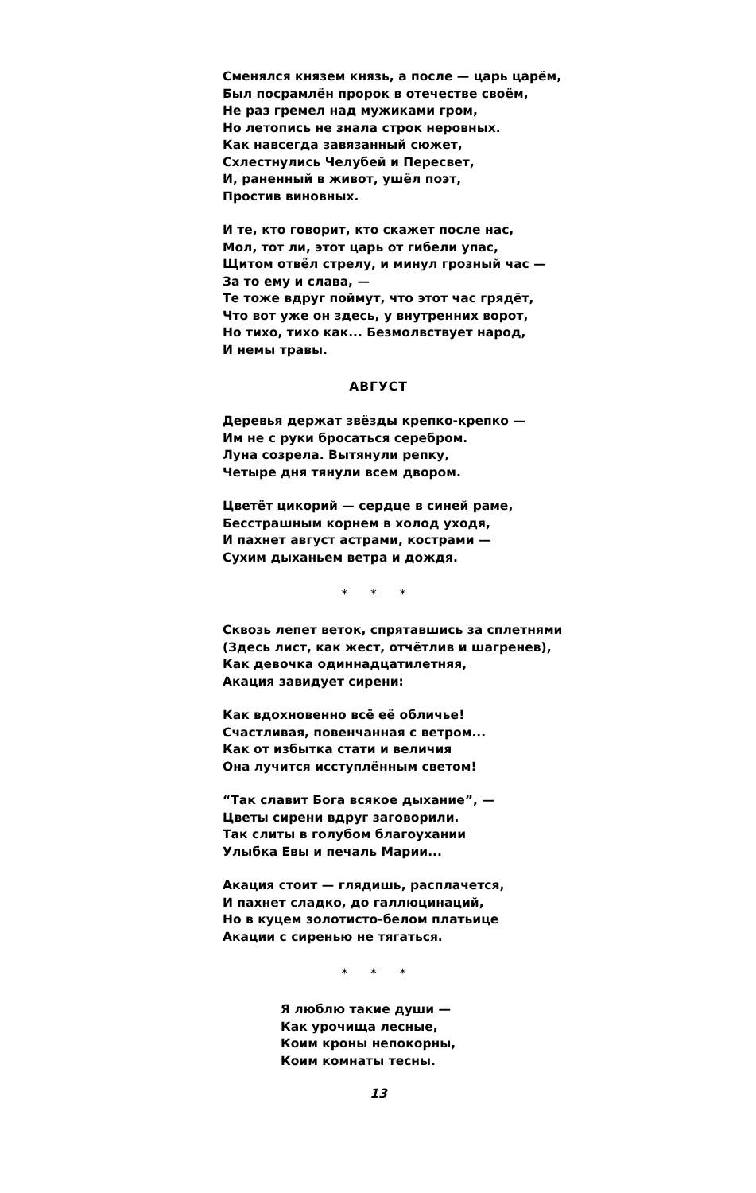Сменялся князем князь, а после — царь царём,
Был посрамлён пророк в отечестве своём,
Не раз гремел над мужиками гром,
Но летопись не знала строк неровных.
Как навсегда завязанный сюжет,
Схлестнулись Челубей и Пересвет,
И, раненный в живот, ушёл поэт,
Простив виновных.
И те, кто говорит, кто скажет после нас,
Мол, тот ли, этот царь от гибели упас,
Щитом отвёл стрелу, и минул грозный час —
За то ему и слава, —
Те тоже вдруг поймут, что этот час грядёт,
Что вот уже он здесь, у внутренних ворот,
Но тихо, тихо как... Безмолвствует народ,
И немы травы.
АВГУСТ
Деревья держат звёзды крепко-крепко —
Им не с руки бросаться серебром.
Луна созрела. Вытянули репку,
Четыре дня тянули всем двором.
Цветёт цикорий — сердце в синей раме,
Бесстрашным корнем в холод уходя,
И пахнет август астрами, кострами —
Сухим дыханьем ветра и дождя.
* * *
Сквозь лепет веток, спрятавшись за сплетнями
(Здесь лист, как жест, отчётлив и шагренев),
Как девочка одиннадцатилетняя,
Акация завидует сирени:
Как вдохновенно всё её обличье!
Счастливая, повенчанная с ветром...
Как от избытка стати и величия
Она лучится исступлённым светом!
“Так славит Бога всякое дыхание”, —
Цветы сирени вдруг заговорили.
Так слиты в голубом благоухании
Улыбка Евы и печаль Марии...
Акация стоит — глядишь, расплачется,
И пахнет сладко, до галлюцинаций,
Но в куцем золотисто-белом платьице
Акации с сиренью не тягаться.
* * *
Я люблю такие души —
Как урочища лесные,
Коим кроны непокорны,
Коим комнаты тесны.
13